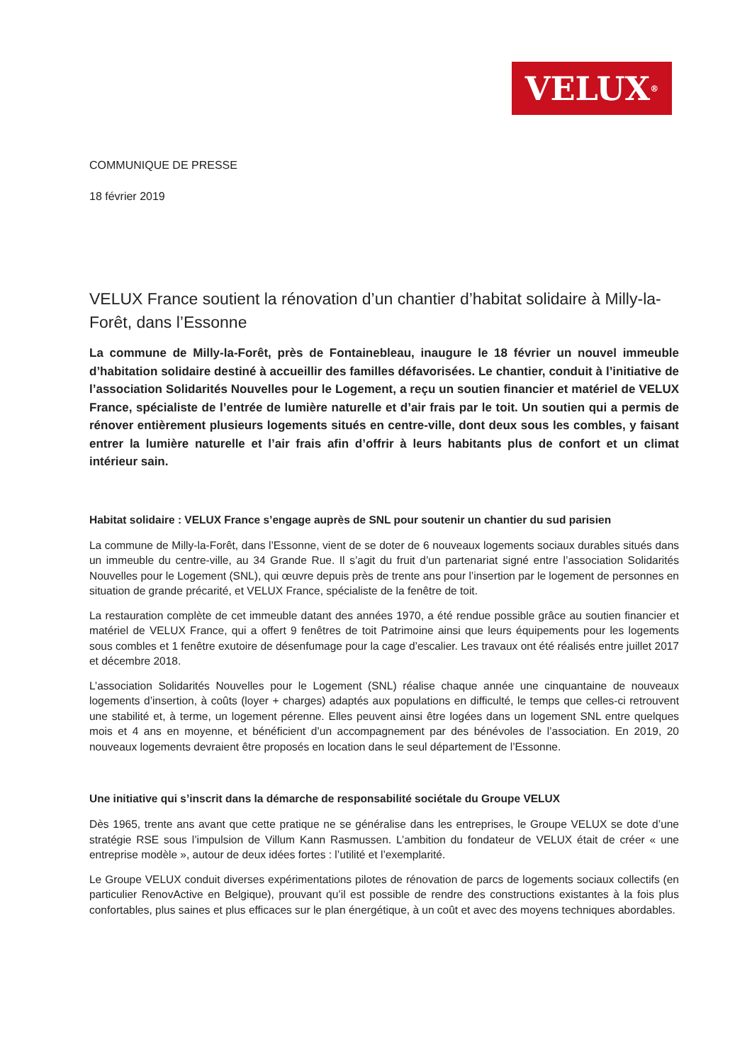VELUX<sup>®</sup>
COMMUNIQUE DE PRESSE
18 février 2019
VELUX France soutient la rénovation d’un chantier d’habitat solidaire à Milly-la-Forêt, dans l’Essonne
La commune de Milly-la-Forêt, près de Fontainebleau, inaugure le 18 février un nouvel immeuble d’habitation solidaire destiné à accueillir des familles défavorisées. Le chantier, conduit à l’initiative de l’association Solidarités Nouvelles pour le Logement, a reçu un soutien financier et matériel de VELUX France, spécialiste de l’entrée de lumière naturelle et d’air frais par le toit. Un soutien qui a permis de rénover entièrement plusieurs logements situés en centre-ville, dont deux sous les combles, y faisant entrer la lumière naturelle et l’air frais afin d’offrir à leurs habitants plus de confort et un climat intérieur sain.
Habitat solidaire : VELUX France s’engage auprès de SNL pour soutenir un chantier du sud parisien
La commune de Milly-la-Forêt, dans l’Essonne, vient de se doter de 6 nouveaux logements sociaux durables situés dans un immeuble du centre-ville, au 34 Grande Rue. Il s’agit du fruit d’un partenariat signé entre l’association Solidarités Nouvelles pour le Logement (SNL), qui œuvre depuis près de trente ans pour l’insertion par le logement de personnes en situation de grande précarité, et VELUX France, spécialiste de la fenêtre de toit.
La restauration complète de cet immeuble datant des années 1970, a été rendue possible grâce au soutien financier et matériel de VELUX France, qui a offert 9 fenêtres de toit Patrimoine ainsi que leurs équipements pour les logements sous combles et 1 fenêtre exutoire de désenfumage pour la cage d’escalier. Les travaux ont été réalisés entre juillet 2017 et décembre 2018.
L’association Solidarités Nouvelles pour le Logement (SNL) réalise chaque année une cinquantaine de nouveaux logements d’insertion, à coûts (loyer + charges) adaptés aux populations en difficulté, le temps que celles-ci retrouvent une stabilité et, à terme, un logement pérenne. Elles peuvent ainsi être logées dans un logement SNL entre quelques mois et 4 ans en moyenne, et bénéficient d’un accompagnement par des bénévoles de l’association. En 2019, 20 nouveaux logements devraient être proposés en location dans le seul département de l’Essonne.
Une initiative qui s’inscrit dans la démarche de responsabilité sociétale du Groupe VELUX
Dès 1965, trente ans avant que cette pratique ne se généralise dans les entreprises, le Groupe VELUX se dote d’une stratégie RSE sous l’impulsion de Villum Kann Rasmussen. L’ambition du fondateur de VELUX était de créer « une entreprise modèle », autour de deux idées fortes : l’utilité et l’exemplarité.
Le Groupe VELUX conduit diverses expérimentations pilotes de rénovation de parcs de logements sociaux collectifs (en particulier RenovActive en Belgique), prouvant qu’il est possible de rendre des constructions existantes à la fois plus confortables, plus saines et plus efficaces sur le plan énergétique, à un coût et avec des moyens techniques abordables.